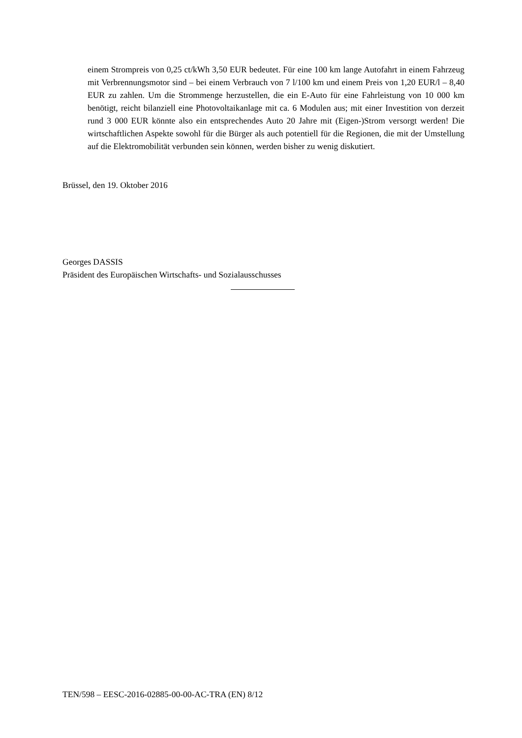einem Strompreis von 0,25 ct/kWh 3,50 EUR bedeutet. Für eine 100 km lange Autofahrt in einem Fahrzeug mit Verbrennungsmotor sind – bei einem Verbrauch von 7 l/100 km und einem Preis von 1,20 EUR/l – 8,40 EUR zu zahlen. Um die Strommenge herzustellen, die ein E-Auto für eine Fahrleistung von 10 000 km benötigt, reicht bilanziell eine Photovoltaikanlage mit ca. 6 Modulen aus; mit einer Investition von derzeit rund 3 000 EUR könnte also ein entsprechendes Auto 20 Jahre mit (Eigen-)Strom versorgt werden! Die wirtschaftlichen Aspekte sowohl für die Bürger als auch potentiell für die Regionen, die mit der Umstellung auf die Elektromobilität verbunden sein können, werden bisher zu wenig diskutiert.
Brüssel, den 19. Oktober 2016
Georges DASSIS
Präsident des Europäischen Wirtschafts- und Sozialausschusses
TEN/598 – EESC-2016-02885-00-00-AC-TRA (EN) 8/12